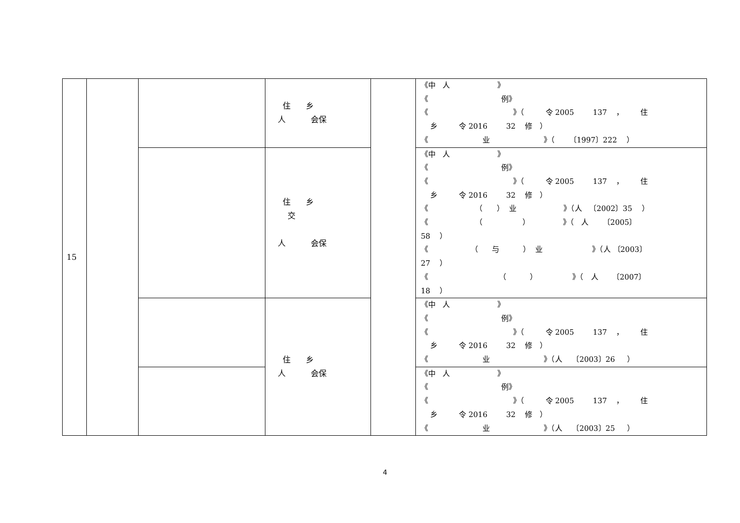| 15 | | | 住 乡 人 会保 | | 《中 人 》 《 例》 《 》（ 令 2005 137 ， 住 乡 令 2016 32 修 ） 《 业 》（ 〔1997〕222 ） |
| | | | 住 乡 交 人 会保 | | 《中 人 》 《 例》 《 》（ 令 2005 137 ， 住 乡 令 2016 32 修 ） 《 （ ） 业 》（人 〔2002〕35 ） 《 （ ） 》（ 人 〔2005〕 58 ） 《 （ 与 ） 业 》（人 〔2003〕 27 ） 《 （ ） 》（ 人 〔2007〕 18 ） |
| | | | 住 乡 人 会保 | | 《中 人 》 《 例》 《 》（ 令 2005 137 ， 住 乡 令 2016 32 修 ） 《 业 》（人 〔2003〕26 ） |
| | | | | | 《中 人 》 《 例》 《 》（ 令 2005 137 ， 住 乡 令 2016 32 修 ） 《 业 》（人 〔2003〕25 ） |
4